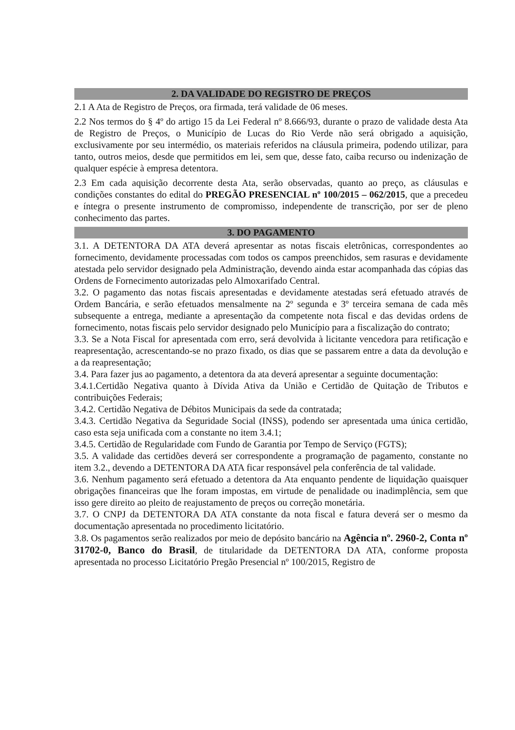2. DA VALIDADE DO REGISTRO DE PREÇOS
2.1 A Ata de Registro de Preços, ora firmada, terá validade de 06 meses.
2.2 Nos termos do § 4º do artigo 15 da Lei Federal nº 8.666/93, durante o prazo de validade desta Ata de Registro de Preços, o Município de Lucas do Rio Verde não será obrigado a aquisição, exclusivamente por seu intermédio, os materiais referidos na cláusula primeira, podendo utilizar, para tanto, outros meios, desde que permitidos em lei, sem que, desse fato, caiba recurso ou indenização de qualquer espécie à empresa detentora.
2.3 Em cada aquisição decorrente desta Ata, serão observadas, quanto ao preço, as cláusulas e condições constantes do edital do PREGÃO PRESENCIAL nº 100/2015 – 062/2015, que a precedeu e íntegra o presente instrumento de compromisso, independente de transcrição, por ser de pleno conhecimento das partes.
3. DO PAGAMENTO
3.1. A DETENTORA DA ATA deverá apresentar as notas fiscais eletrônicas, correspondentes ao fornecimento, devidamente processadas com todos os campos preenchidos, sem rasuras e devidamente atestada pelo servidor designado pela Administração, devendo ainda estar acompanhada das cópias das Ordens de Fornecimento autorizadas pelo Almoxarifado Central.
3.2. O pagamento das notas fiscais apresentadas e devidamente atestadas será efetuado através de Ordem Bancária, e serão efetuados mensalmente na 2º segunda e 3º terceira semana de cada mês subsequente a entrega, mediante a apresentação da competente nota fiscal e das devidas ordens de fornecimento, notas fiscais pelo servidor designado pelo Município para a fiscalização do contrato;
3.3. Se a Nota Fiscal for apresentada com erro, será devolvida à licitante vencedora para retificação e reapresentação, acrescentando-se no prazo fixado, os dias que se passarem entre a data da devolução e a da reapresentação;
3.4. Para fazer jus ao pagamento, a detentora da ata deverá apresentar a seguinte documentação:
3.4.1.Certidão Negativa quanto à Dívida Ativa da União e Certidão de Quitação de Tributos e contribuições Federais;
3.4.2. Certidão Negativa de Débitos Municipais da sede da contratada;
3.4.3. Certidão Negativa da Seguridade Social (INSS), podendo ser apresentada uma única certidão, caso esta seja unificada com a constante no item 3.4.1;
3.4.5. Certidão de Regularidade com Fundo de Garantia por Tempo de Serviço (FGTS);
3.5. A validade das certidões deverá ser correspondente a programação de pagamento, constante no item 3.2., devendo a DETENTORA DA ATA ficar responsável pela conferência de tal validade.
3.6. Nenhum pagamento será efetuado a detentora da Ata enquanto pendente de liquidação quaisquer obrigações financeiras que lhe foram impostas, em virtude de penalidade ou inadimplência, sem que isso gere direito ao pleito de reajustamento de preços ou correção monetária.
3.7. O CNPJ da DETENTORA DA ATA constante da nota fiscal e fatura deverá ser o mesmo da documentação apresentada no procedimento licitatório.
3.8. Os pagamentos serão realizados por meio de depósito bancário na Agência nº. 2960-2, Conta nº 31702-0, Banco do Brasil, de titularidade da DETENTORA DA ATA, conforme proposta apresentada no processo Licitatório Pregão Presencial nº 100/2015, Registro de